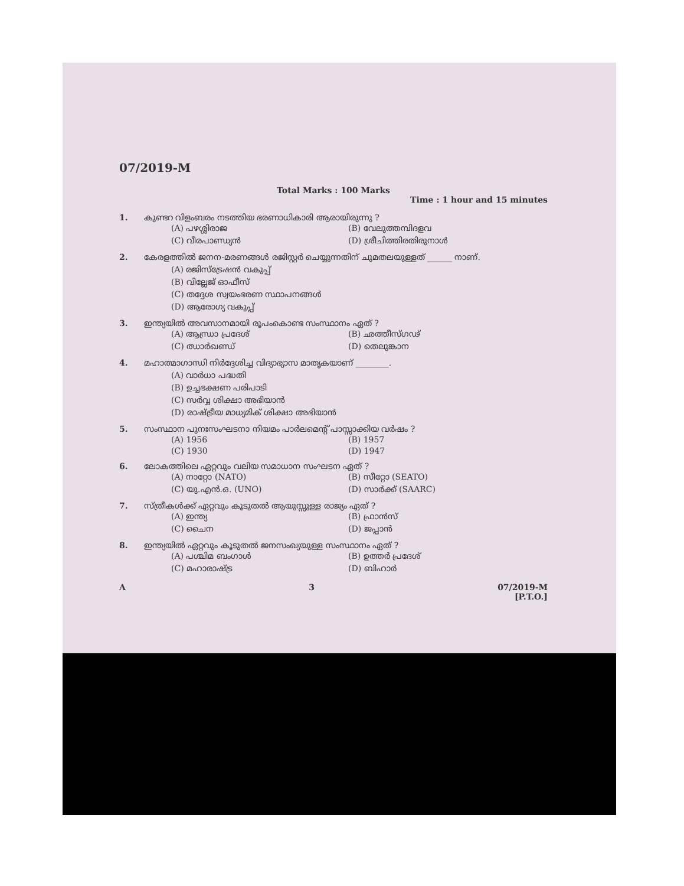07/2019-M
Total Marks : 100 Marks
Time : 1 hour and 15 minutes
1. കുണ്ടറ വിളംബരം നടത്തിയ ഭരണാധികാരി ആരായിരുന്നു ?
(A) പഴശ്ശിരാജ
(B) വേലുത്തമ്പിദളവ
(C) വീരപാണ്ഡ്യൻ
(D) ശ്രീചിത്തിരതിരുനാൾ
2. കേരളത്തിൽ ജനന-മരണങ്ങൾ രജിസ്റ്റർ ചെയ്യുന്നതിന് ചുമതലയുള്ളത് ______ നാണ്.
(A) രജിസ്ട്രേഷൻ വകുപ്പ്
(B) വില്ലേജ് ഓഫീസ്
(C) തദ്ദേശ സ്വയംഭരണ സ്ഥാപനങ്ങൾ
(D) ആരോഗ്യ വകുപ്പ്
3. ഇന്ത്യയിൽ അവസാനമായി രൂപംകൊണ്ട സംസ്ഥാനം ഏത് ?
(A) ആന്ധ്രാ പ്രദേശ്
(B) ഛത്തീസ്ഗഢ്
(C) ഝാർഖണ്ഡ്
(D) തെലുങ്കാന
4. മഹാത്മാഗാന്ധി നിർദ്ദേശിച്ച വിദ്യാഭ്യാസ മാതൃകയാണ് ________.
(A) വാർധാ പദ്ധതി
(B) ഉച്ചഭക്ഷണ പരിപാടി
(C) സർവ്വ ശിക്ഷാ അഭിയാൻ
(D) രാഷ്ട്രീയ മാധ്യമിക് ശിക്ഷാ അഭിയാൻ
5. സംസ്ഥാന പുനഃസംഘടനാ നിയമം പാർലമെന്റ് പാസ്സാക്കിയ വർഷം ?
(A) 1956
(B) 1957
(C) 1930
(D) 1947
6. ലോകത്തിലെ ഏറ്റവും വലിയ സമാധാന സംഘടന ഏത് ?
(A) നാറ്റോ (NATO)
(B) സീറ്റോ (SEATO)
(C) യു.എൻ.ഒ. (UNO)
(D) സാർക്ക് (SAARC)
7. സ്ത്രീകൾക്ക് ഏറ്റവും കൂടുതൽ ആയുസ്സുള്ള രാജ്യം ഏത് ?
(A) ഇന്ത്യ
(B) ഫ്രാൻസ്
(C) ചൈന
(D) ജപ്പാൻ
8. ഇന്ത്യയിൽ ഏറ്റവും കൂടുതൽ ജനസംഖ്യയുള്ള സംസ്ഥാനം ഏത് ?
(A) പശ്ചിമ ബംഗാൾ
(B) ഉത്തർ പ്രദേശ്
(C) മഹാരാഷ്ട്ര
(D) ബിഹാർ
A 3 07/2019-M
[P.T.O.]